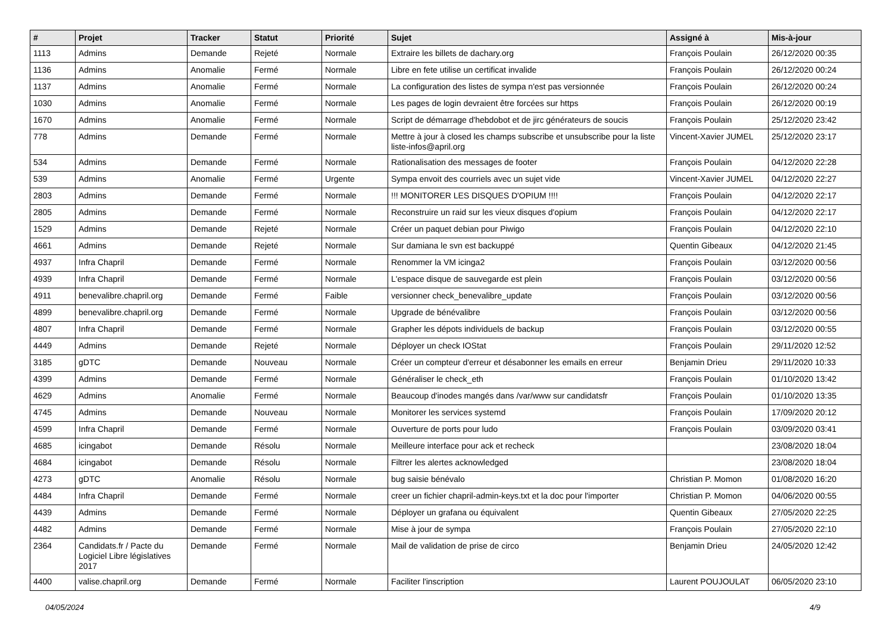| # | Projet | Tracker | Statut | Priorité | Sujet | Assigné à | Mis-à-jour |
| --- | --- | --- | --- | --- | --- | --- | --- |
| 1113 | Admins | Demande | Rejeté | Normale | Extraire les billets de dachary.org | François Poulain | 26/12/2020 00:35 |
| 1136 | Admins | Anomalie | Fermé | Normale | Libre en fete utilise un certificat invalide | François Poulain | 26/12/2020 00:24 |
| 1137 | Admins | Anomalie | Fermé | Normale | La configuration des listes de sympa n'est pas versionnée | François Poulain | 26/12/2020 00:24 |
| 1030 | Admins | Anomalie | Fermé | Normale | Les pages de login devraient être forcées sur https | François Poulain | 26/12/2020 00:19 |
| 1670 | Admins | Anomalie | Fermé | Normale | Script de démarrage d'hebdobot et de jirc générateurs de soucis | François Poulain | 25/12/2020 23:42 |
| 778 | Admins | Demande | Fermé | Normale | Mettre à jour à closed les champs subscribe et unsubscribe pour la liste liste-infos@april.org | Vincent-Xavier JUMEL | 25/12/2020 23:17 |
| 534 | Admins | Demande | Fermé | Normale | Rationalisation des messages de footer | François Poulain | 04/12/2020 22:28 |
| 539 | Admins | Anomalie | Fermé | Urgente | Sympa envoit des courriels avec un sujet vide | Vincent-Xavier JUMEL | 04/12/2020 22:27 |
| 2803 | Admins | Demande | Fermé | Normale | !!! MONITORER LES DISQUES D'OPIUM !!!! | François Poulain | 04/12/2020 22:17 |
| 2805 | Admins | Demande | Fermé | Normale | Reconstruire un raid sur les vieux disques d'opium | François Poulain | 04/12/2020 22:17 |
| 1529 | Admins | Demande | Rejeté | Normale | Créer un paquet debian pour Piwigo | François Poulain | 04/12/2020 22:10 |
| 4661 | Admins | Demande | Rejeté | Normale | Sur damiana le svn est backuppé | Quentin Gibeaux | 04/12/2020 21:45 |
| 4937 | Infra Chapril | Demande | Fermé | Normale | Renommer la VM icinga2 | François Poulain | 03/12/2020 00:56 |
| 4939 | Infra Chapril | Demande | Fermé | Normale | L'espace disque de sauvegarde est plein | François Poulain | 03/12/2020 00:56 |
| 4911 | benevalibre.chapril.org | Demande | Fermé | Faible | versionner check_benevalibre_update | François Poulain | 03/12/2020 00:56 |
| 4899 | benevalibre.chapril.org | Demande | Fermé | Normale | Upgrade de bénévalibre | François Poulain | 03/12/2020 00:56 |
| 4807 | Infra Chapril | Demande | Fermé | Normale | Grapher les dépots individuels de backup | François Poulain | 03/12/2020 00:55 |
| 4449 | Admins | Demande | Rejeté | Normale | Déployer un check IOStat | François Poulain | 29/11/2020 12:52 |
| 3185 | gDTC | Demande | Nouveau | Normale | Créer un compteur d'erreur et désabonner les emails en erreur | Benjamin Drieu | 29/11/2020 10:33 |
| 4399 | Admins | Demande | Fermé | Normale | Généraliser le check_eth | François Poulain | 01/10/2020 13:42 |
| 4629 | Admins | Anomalie | Fermé | Normale | Beaucoup d'inodes mangés dans /var/www sur candidatsfr | François Poulain | 01/10/2020 13:35 |
| 4745 | Admins | Demande | Nouveau | Normale | Monitorer les services systemd | François Poulain | 17/09/2020 20:12 |
| 4599 | Infra Chapril | Demande | Fermé | Normale | Ouverture de ports pour ludo | François Poulain | 03/09/2020 03:41 |
| 4685 | icingabot | Demande | Résolu | Normale | Meilleure interface pour ack et recheck | | 23/08/2020 18:04 |
| 4684 | icingabot | Demande | Résolu | Normale | Filtrer les alertes acknowledged | | 23/08/2020 18:04 |
| 4273 | gDTC | Anomalie | Résolu | Normale | bug saisie bénévalo | Christian P. Momon | 01/08/2020 16:20 |
| 4484 | Infra Chapril | Demande | Fermé | Normale | creer un fichier chapril-admin-keys.txt et la doc pour l'importer | Christian P. Momon | 04/06/2020 00:55 |
| 4439 | Admins | Demande | Fermé | Normale | Déployer un grafana ou équivalent | Quentin Gibeaux | 27/05/2020 22:25 |
| 4482 | Admins | Demande | Fermé | Normale | Mise à jour de sympa | François Poulain | 27/05/2020 22:10 |
| 2364 | Candidats.fr / Pacte du Logiciel Libre législatives 2017 | Demande | Fermé | Normale | Mail de validation de prise de circo | Benjamin Drieu | 24/05/2020 12:42 |
| 4400 | valise.chapril.org | Demande | Fermé | Normale | Faciliter l'inscription | Laurent POUJOULAT | 06/05/2020 23:10 |
04/05/2024 4/9